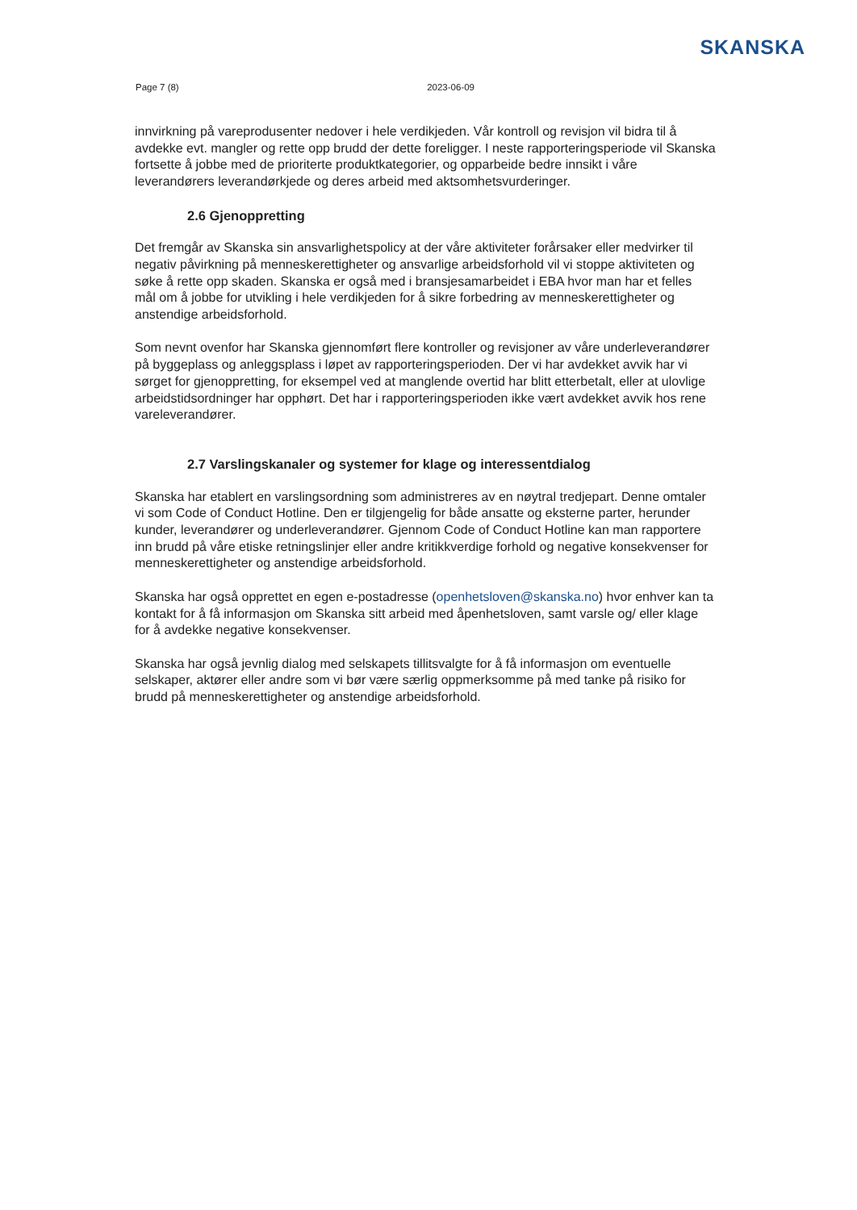SKANSKA
Page 7 (8) 2023-06-09
innvirkning på vareprodusenter nedover i hele verdikjeden. Vår kontroll og revisjon vil bidra til å avdekke evt. mangler og rette opp brudd der dette foreligger. I neste rapporteringsperiode vil Skanska fortsette å jobbe med de prioriterte produktkategorier, og opparbeide bedre innsikt i våre leverandørers leverandørkjede og deres arbeid med aktsomhetsvurderinger.
2.6 Gjenoppretting
Det fremgår av Skanska sin ansvarlighetspolicy at der våre aktiviteter forårsaker eller medvirker til negativ påvirkning på menneskerettigheter og ansvarlige arbeidsforhold vil vi stoppe aktiviteten og søke å rette opp skaden. Skanska er også med i bransjesamarbeidet i EBA hvor man har et felles mål om å jobbe for utvikling i hele verdikjeden for å sikre forbedring av menneskerettigheter og anstendige arbeidsforhold.
Som nevnt ovenfor har Skanska gjennomført flere kontroller og revisjoner av våre underleverandører på byggeplass og anleggsplass i løpet av rapporteringsperioden. Der vi har avdekket avvik har vi sørget for gjenoppretting, for eksempel ved at manglende overtid har blitt etterbetalt, eller at ulovlige arbeidstidsordninger har opphørt. Det har i rapporteringsperioden ikke vært avdekket avvik hos rene vareleverandører.
2.7 Varslingskanaler og systemer for klage og interessentdialog
Skanska har etablert en varslingsordning som administreres av en nøytral tredjepart. Denne omtaler vi som Code of Conduct Hotline. Den er tilgjengelig for både ansatte og eksterne parter, herunder kunder, leverandører og underleverandører. Gjennom Code of Conduct Hotline kan man rapportere inn brudd på våre etiske retningslinjer eller andre kritikkverdige forhold og negative konsekvenser for menneskerettigheter og anstendige arbeidsforhold.
Skanska har også opprettet en egen e-postadresse (openhetsloven@skanska.no) hvor enhver kan ta kontakt for å få informasjon om Skanska sitt arbeid med åpenhetsloven, samt varsle og/ eller klage for å avdekke negative konsekvenser.
Skanska har også jevnlig dialog med selskapets tillitsvalgte for å få informasjon om eventuelle selskaper, aktører eller andre som vi bør være særlig oppmerksomme på med tanke på risiko for brudd på menneskerettigheter og anstendige arbeidsforhold.